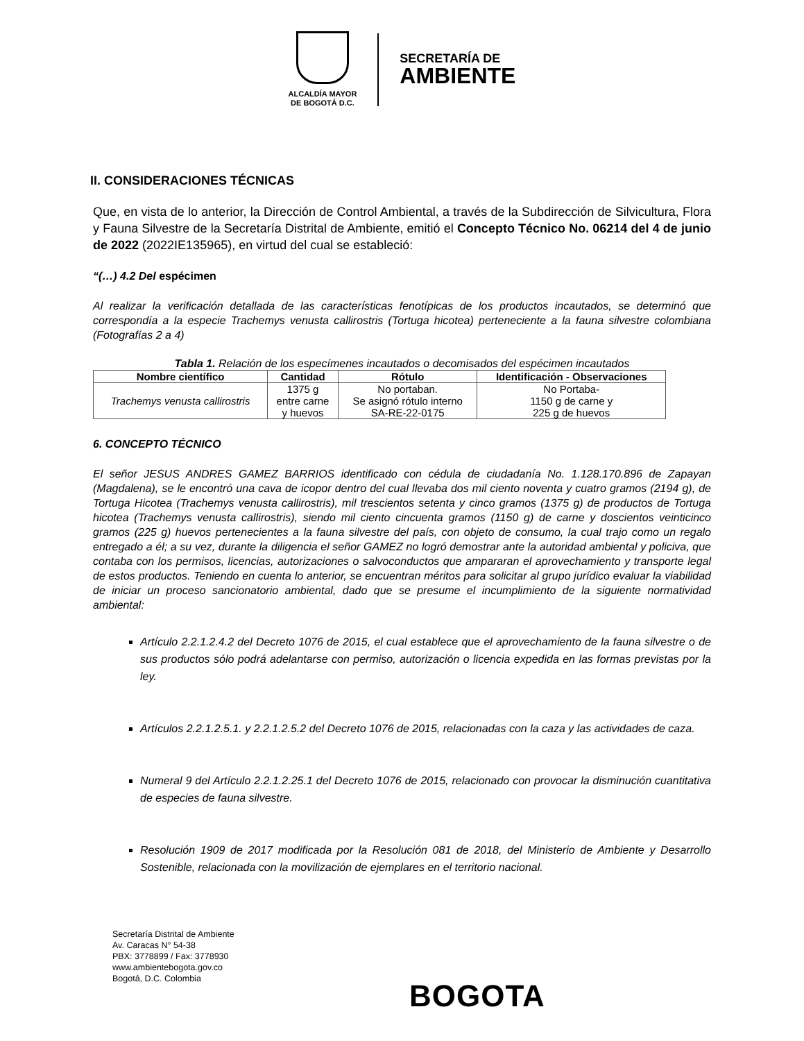ALCALDÍA MAYOR
DE BOGOTÁ D.C.
SECRETARÍA DE
AMBIENTE
II. CONSIDERACIONES TÉCNICAS
Que, en vista de lo anterior, la Dirección de Control Ambiental, a través de la Subdirección de Silvicultura, Flora y Fauna Silvestre de la Secretaría Distrital de Ambiente, emitió el Concepto Técnico No. 06214 del 4 de junio de 2022 (2022IE135965), en virtud del cual se estableció:
“(…) 4.2 Del espécimen
Al realizar la verificación detallada de las características fenotípicas de los productos incautados, se determinó que correspondía a la especie Trachemys venusta callirostris (Tortuga hicotea) perteneciente a la fauna silvestre colombiana (Fotografías 2 a 4)
Tabla 1. Relación de los especímenes incautados o decomisados del espécimen incautados
| Nombre científico | Cantidad | Rótulo | Identificación - Observaciones |
| --- | --- | --- | --- |
| Trachemys venusta callirostris | 1375 g entre carne y huevos | No portaban. Se asignó rótulo interno SA-RE-22-0175 | No Portaba- 1150 g de carne y 225 g de huevos |
6. CONCEPTO TÉCNICO
El señor JESUS ANDRES GAMEZ BARRIOS identificado con cédula de ciudadanía No. 1.128.170.896 de Zapayan (Magdalena), se le encontró una cava de icopor dentro del cual llevaba dos mil ciento noventa y cuatro gramos (2194 g), de Tortuga Hicotea (Trachemys venusta callirostris), mil trescientos setenta y cinco gramos (1375 g) de productos de Tortuga hicotea (Trachemys venusta callirostris), siendo mil ciento cincuenta gramos (1150 g) de carne y doscientos veinticinco gramos (225 g) huevos pertenecientes a la fauna silvestre del país, con objeto de consumo, la cual trajo como un regalo entregado a él; a su vez, durante la diligencia el señor GAMEZ no logró demostrar ante la autoridad ambiental y policiva, que contaba con los permisos, licencias, autorizaciones o salvoconductos que ampararan el aprovechamiento y transporte legal de estos productos. Teniendo en cuenta lo anterior, se encuentran méritos para solicitar al grupo jurídico evaluar la viabilidad de iniciar un proceso sancionatorio ambiental, dado que se presume el incumplimiento de la siguiente normatividad ambiental:
Artículo 2.2.1.2.4.2 del Decreto 1076 de 2015, el cual establece que el aprovechamiento de la fauna silvestre o de sus productos sólo podrá adelantarse con permiso, autorización o licencia expedida en las formas previstas por la ley.
Artículos 2.2.1.2.5.1. y 2.2.1.2.5.2 del Decreto 1076 de 2015, relacionadas con la caza y las actividades de caza.
Numeral 9 del Artículo 2.2.1.2.25.1 del Decreto 1076 de 2015, relacionado con provocar la disminución cuantitativa de especies de fauna silvestre.
Resolución 1909 de 2017 modificada por la Resolución 081 de 2018, del Ministerio de Ambiente y Desarrollo Sostenible, relacionada con la movilización de ejemplares en el territorio nacional.
Secretaría Distrital de Ambiente
Av. Caracas N° 54-38
PBX: 3778899 / Fax: 3778930
www.ambientebogota.gov.co
Bogotá, D.C. Colombia
BOGOTA